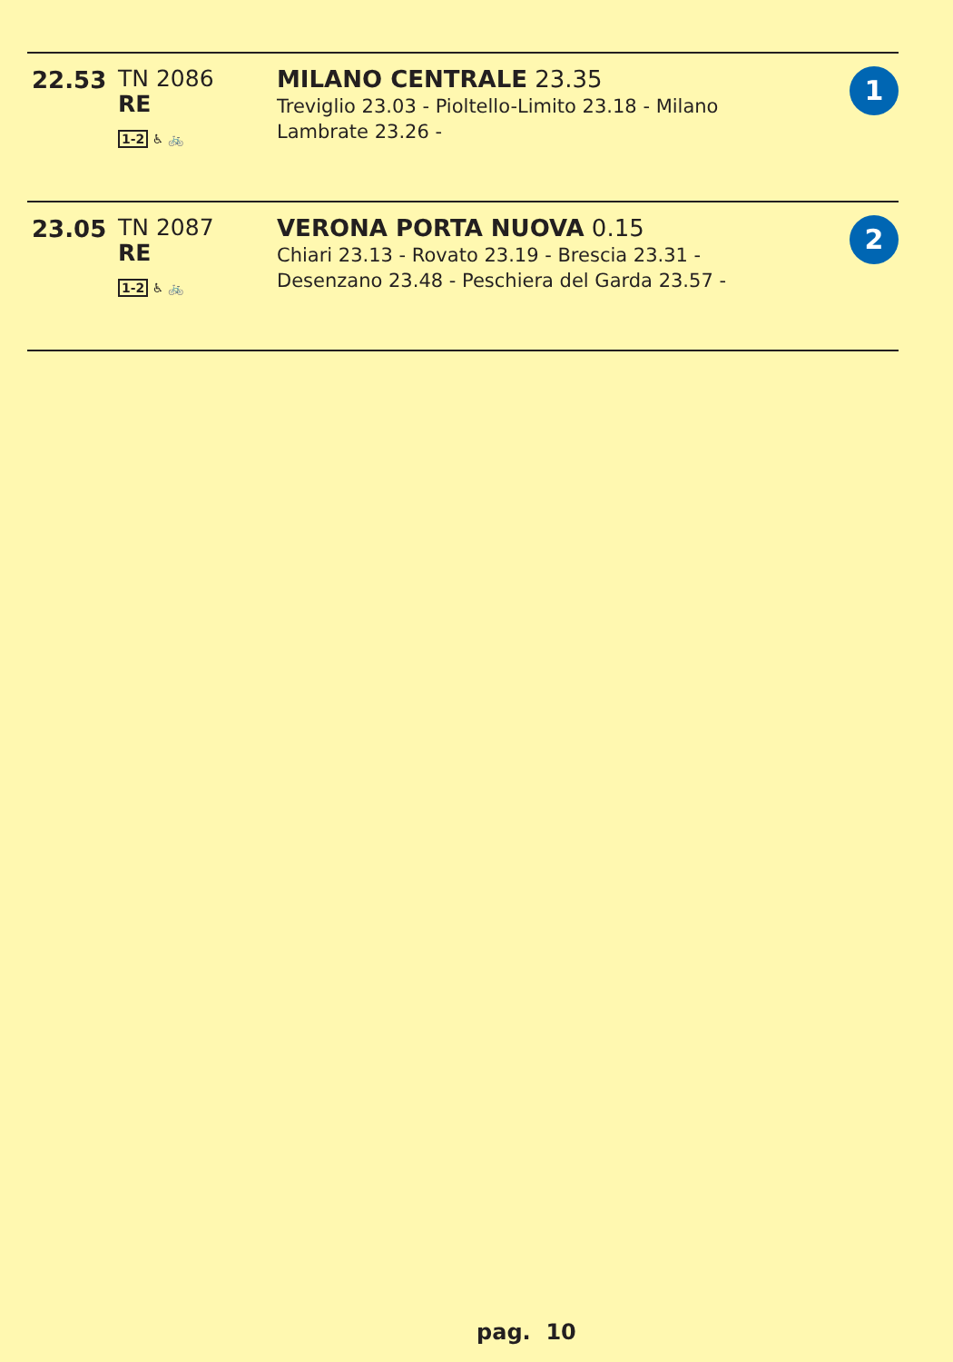| 22.53 | TN 2086 RE 1-2 ♿ 🚲 | MILANO CENTRALE 23.35 Treviglio 23.03 - Pioltello-Limito 23.18 - Milano Lambrate 23.26 - | 1 |
| 23.05 | TN 2087 RE 1-2 ♿ 🚲 | VERONA PORTA NUOVA 0.15 Chiari 23.13 - Rovato 23.19 - Brescia 23.31 - Desenzano 23.48 - Peschiera del Garda 23.57 - | 2 |
pag. 10